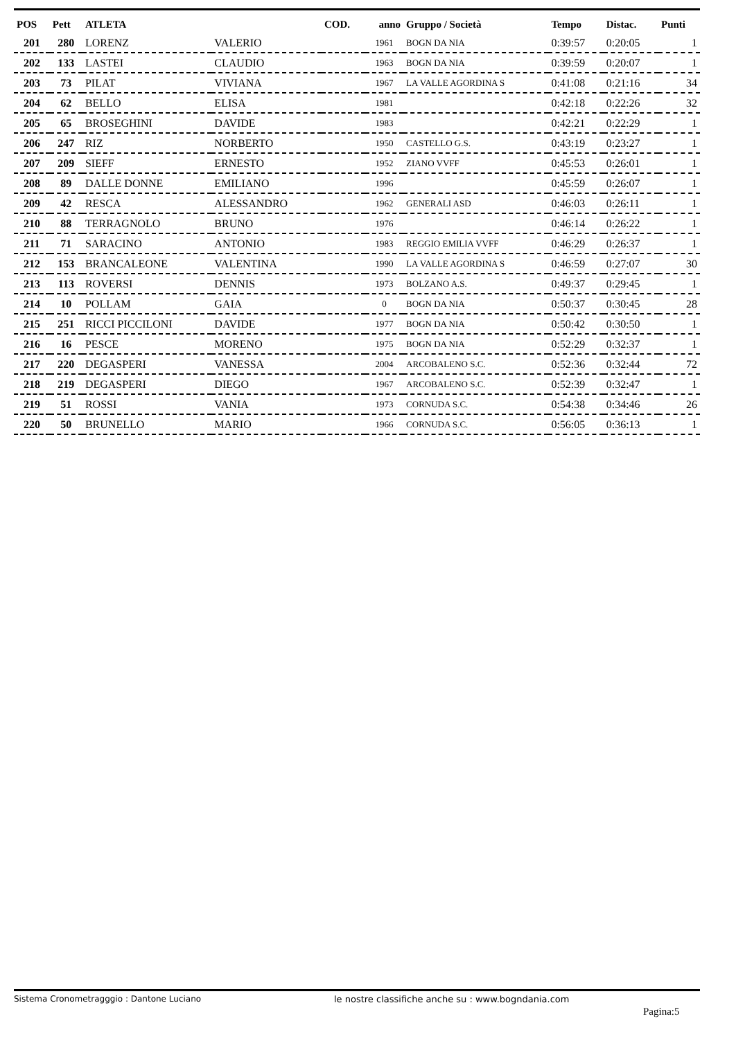| POS | Pett | ATLETA | | COD. | anno | Gruppo / Società | Tempo | Distac. | Punti |
| --- | --- | --- | --- | --- | --- | --- | --- | --- | --- |
| 201 | 280 | LORENZ | VALERIO | | 1961 | BOGN DA NIA | 0:39:57 | 0:20:05 | 1 |
| 202 | 133 | LASTEI | CLAUDIO | | 1963 | BOGN DA NIA | 0:39:59 | 0:20:07 | 1 |
| 203 | 73 | PILAT | VIVIANA | | 1967 | LA VALLE AGORDINA S | 0:41:08 | 0:21:16 | 34 |
| 204 | 62 | BELLO | ELISA | | 1981 | | 0:42:18 | 0:22:26 | 32 |
| 205 | 65 | BROSEGHINI | DAVIDE | | 1983 | | 0:42:21 | 0:22:29 | 1 |
| 206 | 247 | RIZ | NORBERTO | | 1950 | CASTELLO G.S. | 0:43:19 | 0:23:27 | 1 |
| 207 | 209 | SIEFF | ERNESTO | | 1952 | ZIANO VVFF | 0:45:53 | 0:26:01 | 1 |
| 208 | 89 | DALLE DONNE | EMILIANO | | 1996 | | 0:45:59 | 0:26:07 | 1 |
| 209 | 42 | RESCA | ALESSANDRO | | 1962 | GENERALI ASD | 0:46:03 | 0:26:11 | 1 |
| 210 | 88 | TERRAGNOLO | BRUNO | | 1976 | | 0:46:14 | 0:26:22 | 1 |
| 211 | 71 | SARACINO | ANTONIO | | 1983 | REGGIO EMILIA VVFF | 0:46:29 | 0:26:37 | 1 |
| 212 | 153 | BRANCALEONE | VALENTINA | | 1990 | LA VALLE AGORDINA S | 0:46:59 | 0:27:07 | 30 |
| 213 | 113 | ROVERSI | DENNIS | | 1973 | BOLZANO A.S. | 0:49:37 | 0:29:45 | 1 |
| 214 | 10 | POLLAM | GAIA | | 0 | BOGN DA NIA | 0:50:37 | 0:30:45 | 28 |
| 215 | 251 | RICCI PICCILONI | DAVIDE | | 1977 | BOGN DA NIA | 0:50:42 | 0:30:50 | 1 |
| 216 | 16 | PESCE | MORENO | | 1975 | BOGN DA NIA | 0:52:29 | 0:32:37 | 1 |
| 217 | 220 | DEGASPERI | VANESSA | | 2004 | ARCOBALENO S.C. | 0:52:36 | 0:32:44 | 72 |
| 218 | 219 | DEGASPERI | DIEGO | | 1967 | ARCOBALENO S.C. | 0:52:39 | 0:32:47 | 1 |
| 219 | 51 | ROSSI | VANIA | | 1973 | CORNUDA S.C. | 0:54:38 | 0:34:46 | 26 |
| 220 | 50 | BRUNELLO | MARIO | | 1966 | CORNUDA S.C. | 0:56:05 | 0:36:13 | 1 |
Sistema Cronometragggio : Dantone Luciano le nostre classifiche anche su : www.bogndania.com
Pagina:5